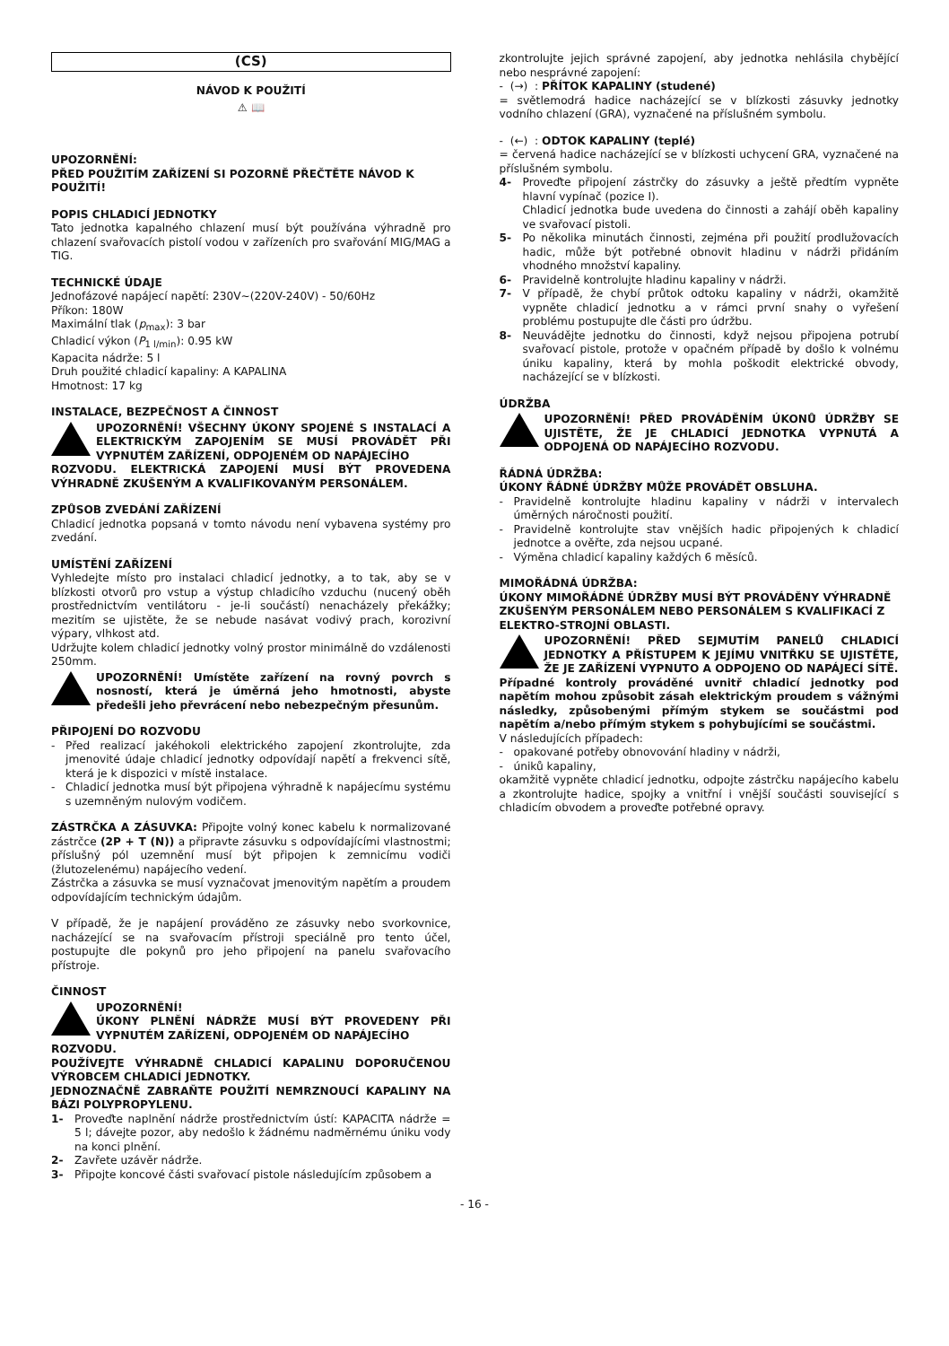(CS)
NÁVOD K POUŽITÍ
⚠ 📖
UPOZORNĚNÍ:
PŘED POUŽITÍM ZAŘÍZENÍ SI POZORNĚ PŘEČTĚTE NÁVOD K POUŽITÍ!
POPIS CHLADICÍ JEDNOTKY
Tato jednotka kapalného chlazení musí být používána výhradně pro chlazení svařovacích pistolí vodou v zařízeních pro svařování MIG/MAG a TIG.
TECHNICKÉ ÚDAJE
Jednofázové napájecí napětí: 230V~(220V-240V) - 50/60Hz
Příkon: 180W
Maximální tlak (p<sub>max</sub>): 3 bar
Chladicí výkon (P<sub>1 l/min</sub>): 0.95 kW
Kapacita nádrže: 5 l
Druh použité chladicí kapaliny: A KAPALINA
Hmotnost: 17 kg
INSTALACE, BEZPEČNOST A ČINNOST
UPOZORNĚNÍ! VŠECHNY ÚKONY SPOJENÉ S INSTALACÍ A ELEKTRICKÝM ZAPOJENÍM SE MUSÍ PROVÁDĚT PŘI VYPNUTÉM ZAŘÍZENÍ, ODPOJENÉM OD NAPÁJECÍHO
ROZVODU. ELEKTRICKÁ ZAPOJENÍ MUSÍ BÝT PROVEDENA VÝHRADNĚ ZKUŠENÝM A KVALIFIKOVANÝM PERSONÁLEM.
ZPŮSOB ZVEDÁNÍ ZAŘÍZENÍ
Chladicí jednotka popsaná v tomto návodu není vybavena systémy pro zvedání.
UMÍSTĚNÍ ZAŘÍZENÍ
Vyhledejte místo pro instalaci chladicí jednotky, a to tak, aby se v blízkosti otvorů pro vstup a výstup chladicího vzduchu (nucený oběh prostřednictvím ventilátoru - je-li součástí) nenacházely překážky; mezitím se ujistěte, že se nebude nasávat vodivý prach, korozivní výpary, vlhkost atd.
Udržujte kolem chladicí jednotky volný prostor minimálně do vzdálenosti 250mm.
UPOZORNĚNÍ! Umístěte zařízení na rovný povrch s nosností, která je úměrná jeho hmotnosti, abyste předešli jeho převrácení nebo nebezpečným přesunům.
PŘIPOJENÍ DO ROZVODU
- Před realizací jakéhokoli elektrického zapojení zkontrolujte, zda jmenovité údaje chladicí jednotky odpovídají napětí a frekvenci sítě, která je k dispozici v místě instalace.
- Chladicí jednotka musí být připojena výhradně k napájecímu systému s uzemněným nulovým vodičem.
ZÁSTRČKA A ZÁSUVKA: Připojte volný konec kabelu k normalizované zástrčce (2P + T (N)) a připravte zásuvku s odpovídajícími vlastnostmi; příslušný pól uzemnění musí být připojen k zemnicímu vodiči (žlutozelenému) napájecího vedení.
Zástrčka a zásuvka se musí vyznačovat jmenovitým napětím a proudem odpovídajícím technickým údajům.
V případě, že je napájení prováděno ze zásuvky nebo svorkovnice, nacházející se na svařovacím přístroji speciálně pro tento účel, postupujte dle pokynů pro jeho připojení na panelu svařovacího přístroje.
ČINNOST
UPOZORNĚNÍ!
ÚKONY PLNĚNÍ NÁDRŽE MUSÍ BÝT PROVEDENY PŘI VYPNUTÉM ZAŘÍZENÍ, ODPOJENÉM OD NAPÁJECÍHO
ROZVODU.
POUŽÍVEJTE VÝHRADNĚ CHLADICÍ KAPALINU DOPORUČENOU VÝROBCEM CHLADICÍ JEDNOTKY.
JEDNOZNAČNĚ ZABRAŇTE POUŽITÍ NEMRZNOUCÍ KAPALINY NA BÁZI POLYPROPYLENU.
1- Proveďte naplnění nádrže prostřednictvím ústí: KAPACITA nádrže = 5 l; dávejte pozor, aby nedošlo k žádnému nadměrnému úniku vody na konci plnění.
2- Zavřete uzávěr nádrže.
3- Připojte koncové části svařovací pistole následujícím způsobem a
zkontrolujte jejich správné zapojení, aby jednotka nehlásila chybějící nebo nesprávné zapojení:
- (→) : PŘÍTOK KAPALINY (studené)
= světlemodrá hadice nacházející se v blízkosti zásuvky jednotky vodního chlazení (GRA), vyznačené na příslušném symbolu.
- (←) : ODTOK KAPALINY (teplé)
= červená hadice nacházející se v blízkosti uchycení GRA, vyznačené na příslušném symbolu.
4- Proveďte připojení zástrčky do zásuvky a ještě předtím vypněte hlavní vypínač (pozice I).
Chladicí jednotka bude uvedena do činnosti a zahájí oběh kapaliny ve svařovací pistoli.
5- Po několika minutách činnosti, zejména při použití prodlužovacích hadic, může být potřebné obnovit hladinu v nádrži přidáním vhodného množství kapaliny.
6- Pravidelně kontrolujte hladinu kapaliny v nádrži.
7- V případě, že chybí průtok odtoku kapaliny v nádrži, okamžitě vypněte chladicí jednotku a v rámci první snahy o vyřešení problému postupujte dle části pro údržbu.
8- Neuvádějte jednotku do činnosti, když nejsou připojena potrubí svařovací pistole, protože v opačném případě by došlo k volnému úniku kapaliny, která by mohla poškodit elektrické obvody, nacházející se v blízkosti.
ÚDRŽBA
UPOZORNĚNÍ! PŘED PROVÁDĚNÍM ÚKONŮ ÚDRŽBY SE UJISTĚTE, ŽE JE CHLADICÍ JEDNOTKA VYPNUTÁ A ODPOJENÁ OD NAPÁJECÍHO ROZVODU.
ŘÁDNÁ ÚDRŽBA:
ÚKONY ŘÁDNÉ ÚDRŽBY MŮŽE PROVÁDĚT OBSLUHA.
- Pravidelně kontrolujte hladinu kapaliny v nádrži v intervalech úměrných náročnosti použití.
- Pravidelně kontrolujte stav vnějších hadic připojených k chladicí jednotce a ověřte, zda nejsou ucpané.
- Výměna chladicí kapaliny každých 6 měsíců.
MIMOŘÁDNÁ ÚDRŽBA:
ÚKONY MIMOŘÁDNÉ ÚDRŽBY MUSÍ BÝT PROVÁDĚNY VÝHRADNĚ ZKUŠENÝM PERSONÁLEM NEBO PERSONÁLEM S KVALIFIKACÍ Z ELEKTRO-STROJNÍ OBLASTI.
UPOZORNĚNÍ! PŘED SEJMUTÍM PANELŮ CHLADICÍ JEDNOTKY A PŘÍSTUPEM K JEJÍMU VNITŘKU SE UJISTĚTE, ŽE JE ZAŘÍZENÍ VYPNUTO A ODPOJENO OD NAPÁJECÍ SÍTĚ.
Případné kontroly prováděné uvnitř chladicí jednotky pod napětím mohou způsobit zásah elektrickým proudem s vážnými následky, způsobenými přímým stykem se součástmi pod napětím a/nebo přímým stykem s pohybujícími se součástmi.
V následujících případech:
- opakované potřeby obnovování hladiny v nádrži,
- úniků kapaliny,
okamžitě vypněte chladicí jednotku, odpojte zástrčku napájecího kabelu a zkontrolujte hadice, spojky a vnitřní i vnější součásti související s chladicím obvodem a proveďte potřebné opravy.
- 16 -